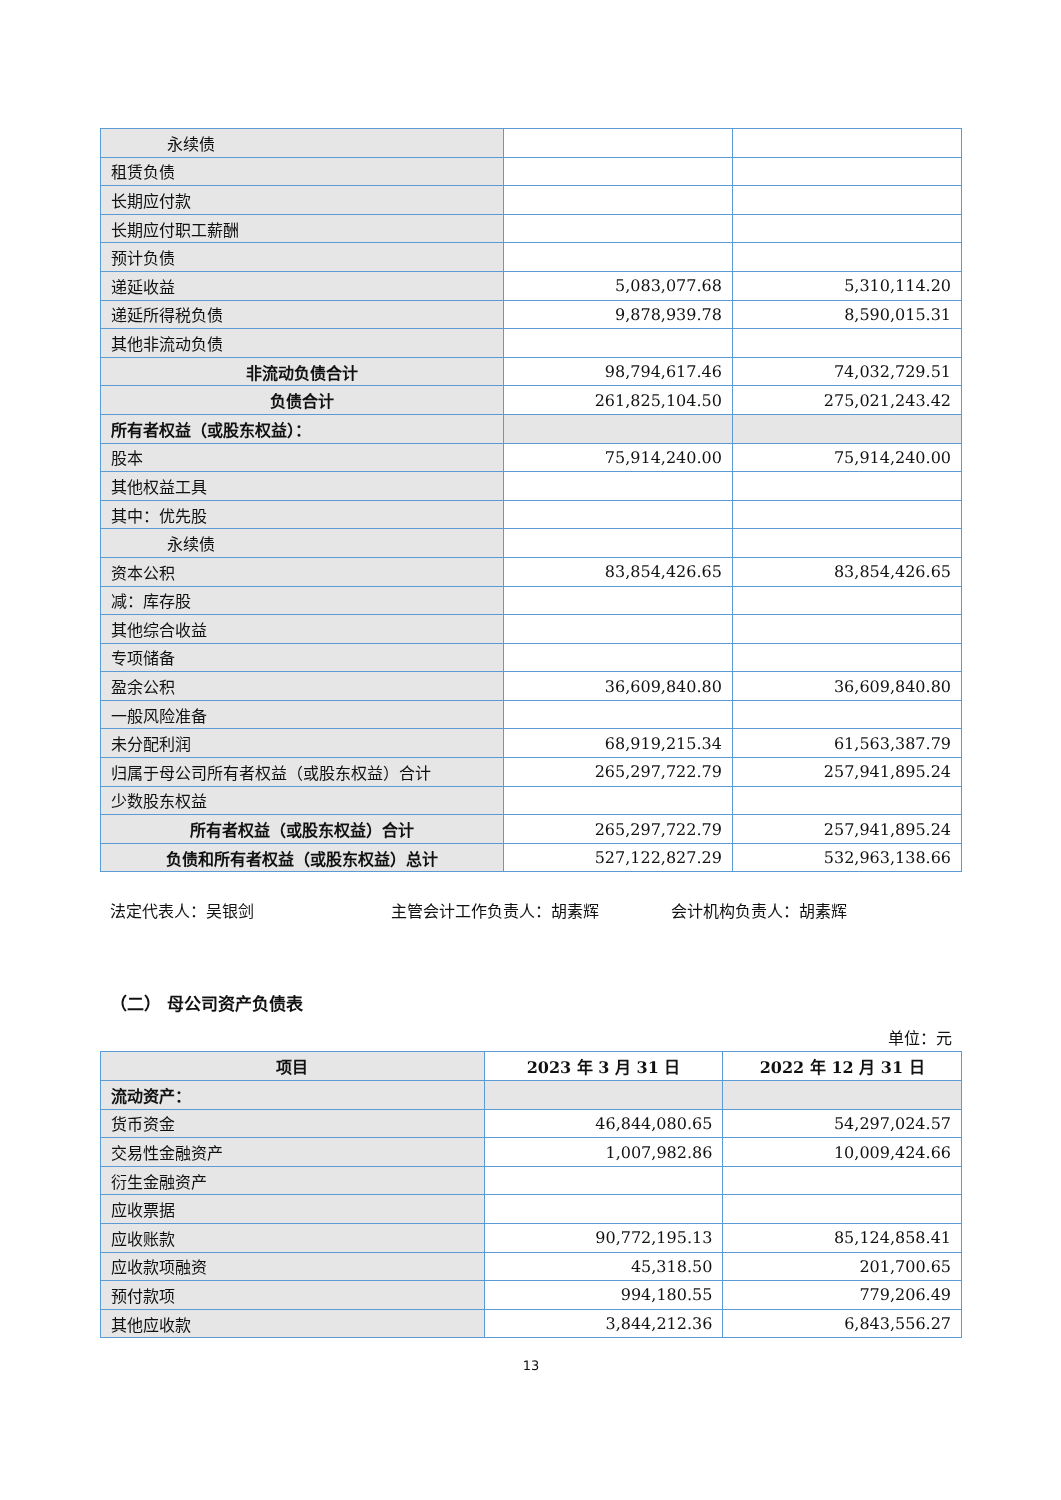| 永续债 | | |
| 租赁负债 | | |
| 长期应付款 | | |
| 长期应付职工薪酬 | | |
| 预计负债 | | |
| 递延收益 | 5,083,077.68 | 5,310,114.20 |
| 递延所得税负债 | 9,878,939.78 | 8,590,015.31 |
| 其他非流动负债 | | |
| 非流动负债合计 | 98,794,617.46 | 74,032,729.51 |
| 负债合计 | 261,825,104.50 | 275,021,243.42 |
| 所有者权益（或股东权益）： | | |
| 股本 | 75,914,240.00 | 75,914,240.00 |
| 其他权益工具 | | |
| 其中：优先股 | | |
| 永续债 | | |
| 资本公积 | 83,854,426.65 | 83,854,426.65 |
| 减：库存股 | | |
| 其他综合收益 | | |
| 专项储备 | | |
| 盈余公积 | 36,609,840.80 | 36,609,840.80 |
| 一般风险准备 | | |
| 未分配利润 | 68,919,215.34 | 61,563,387.79 |
| 归属于母公司所有者权益（或股东权益）合计 | 265,297,722.79 | 257,941,895.24 |
| 少数股东权益 | | |
| 所有者权益（或股东权益）合计 | 265,297,722.79 | 257,941,895.24 |
| 负债和所有者权益（或股东权益）总计 | 527,122,827.29 | 532,963,138.66 |
法定代表人：吴银剑 主管会计工作负责人：胡素辉 会计机构负责人：胡素辉
（二） 母公司资产负债表
单位：元
| 项目 | 2023 年 3 月 31 日 | 2022 年 12 月 31 日 |
| --- | --- | --- |
| 流动资产： | | |
| 货币资金 | 46,844,080.65 | 54,297,024.57 |
| 交易性金融资产 | 1,007,982.86 | 10,009,424.66 |
| 衍生金融资产 | | |
| 应收票据 | | |
| 应收账款 | 90,772,195.13 | 85,124,858.41 |
| 应收款项融资 | 45,318.50 | 201,700.65 |
| 预付款项 | 994,180.55 | 779,206.49 |
| 其他应收款 | 3,844,212.36 | 6,843,556.27 |
13